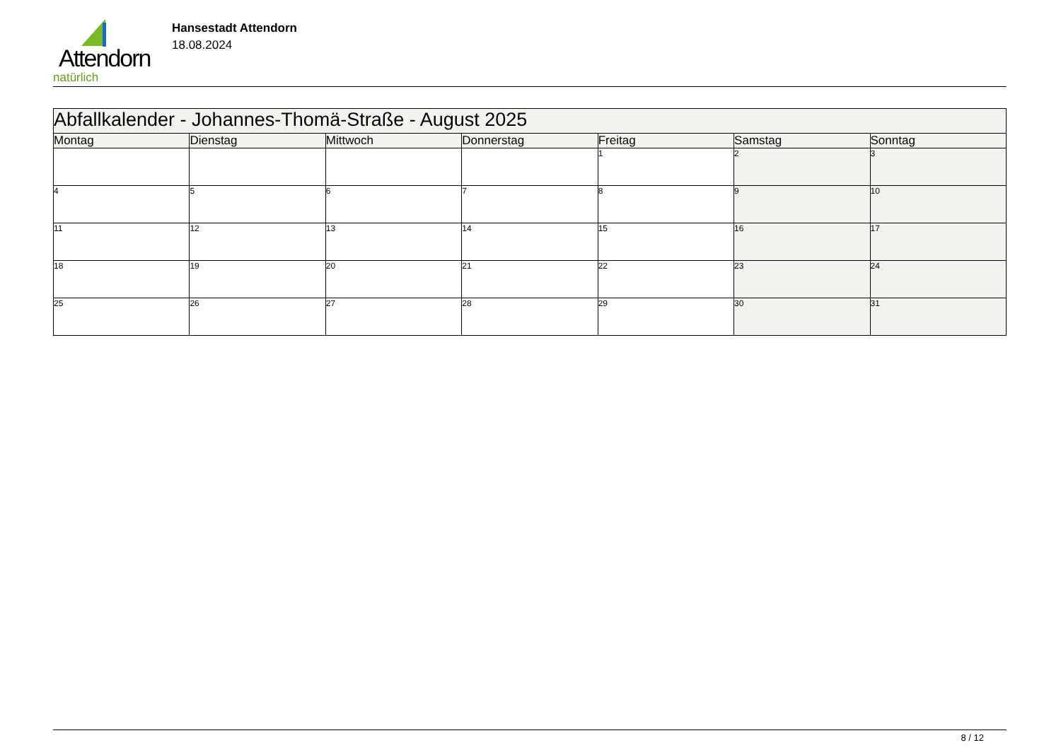Attendorn
natürlich
Hansestadt Attendorn
18.08.2024
| Abfallkalender - Johannes-Thomä-Straße - August 2025 | | | | | | |
| Montag | Dienstag | Mittwoch | Donnerstag | Freitag | Samstag | Sonntag |
| | | | | 1 | 2 | 3 |
| 4 | 5 | 6 | 7 | 8 | 9 | 10 |
| 11 | 12 | 13 | 14 | 15 | 16 | 17 |
| 18 | 19 | 20 | 21 | 22 | 23 | 24 |
| 25 | 26 | 27 | 28 | 29 | 30 | 31 |
8 / 12